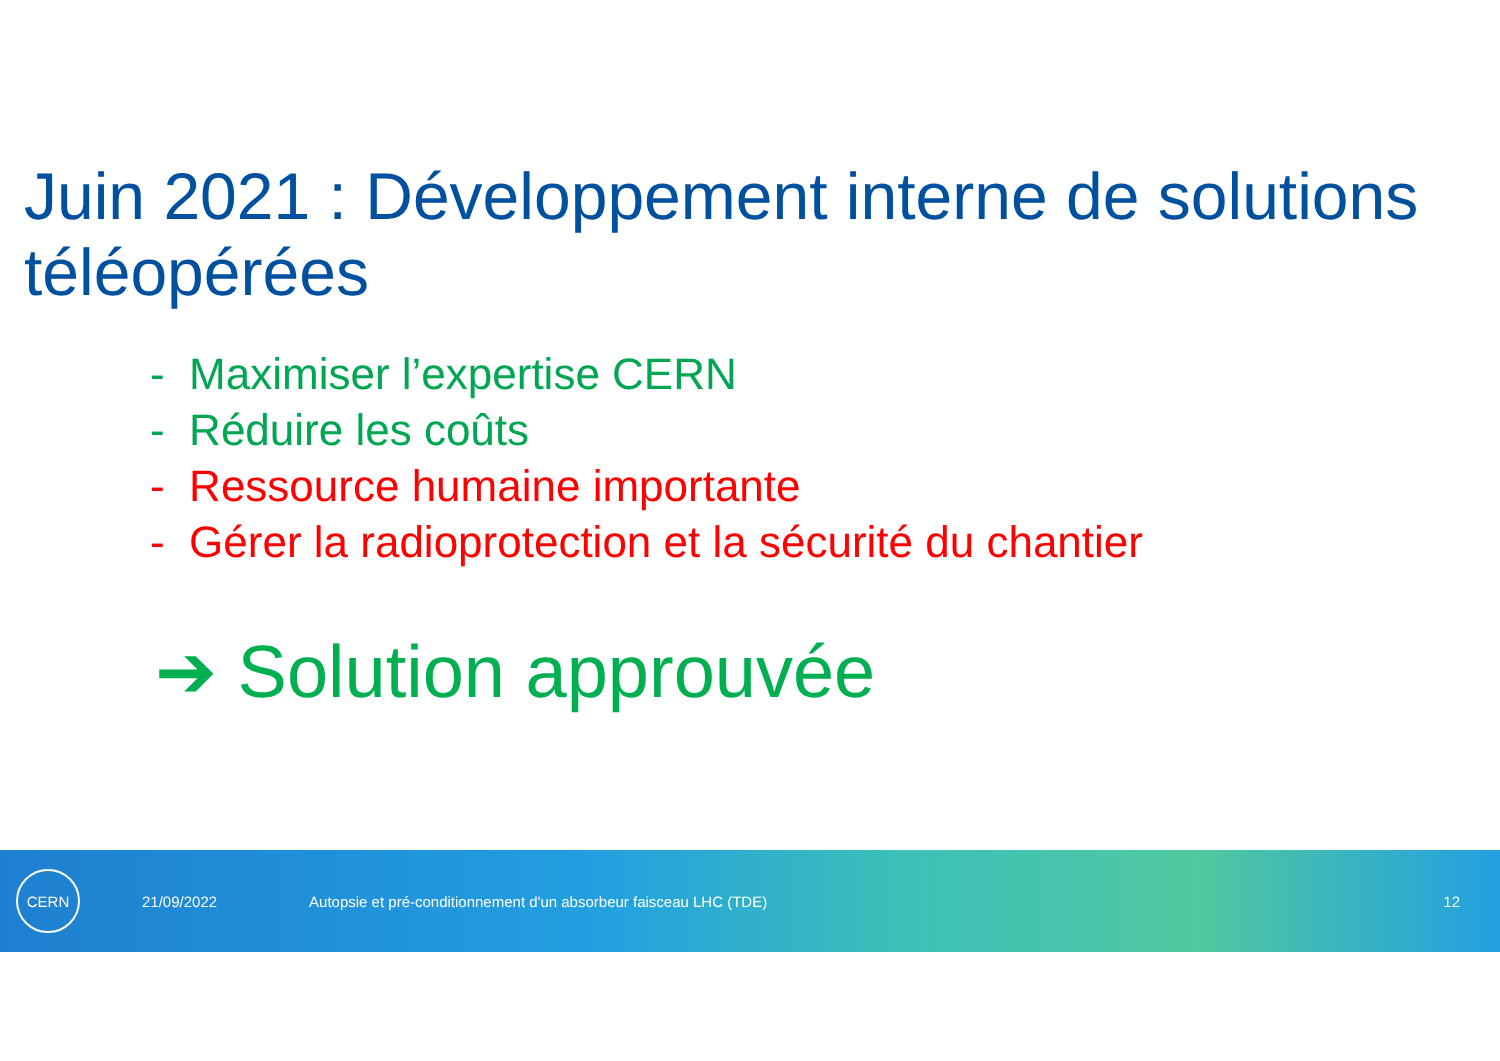Juin 2021 : Développement interne de solutions téléopérées
- Maximiser l’expertise CERN
- Réduire les coûts
- Ressource humaine importante
- Gérer la radioprotection et la sécurité du chantier
➔ Solution approuvée
CERN
21/09/2022 Autopsie et pré-conditionnement d'un absorbeur faisceau LHC (TDE) 12